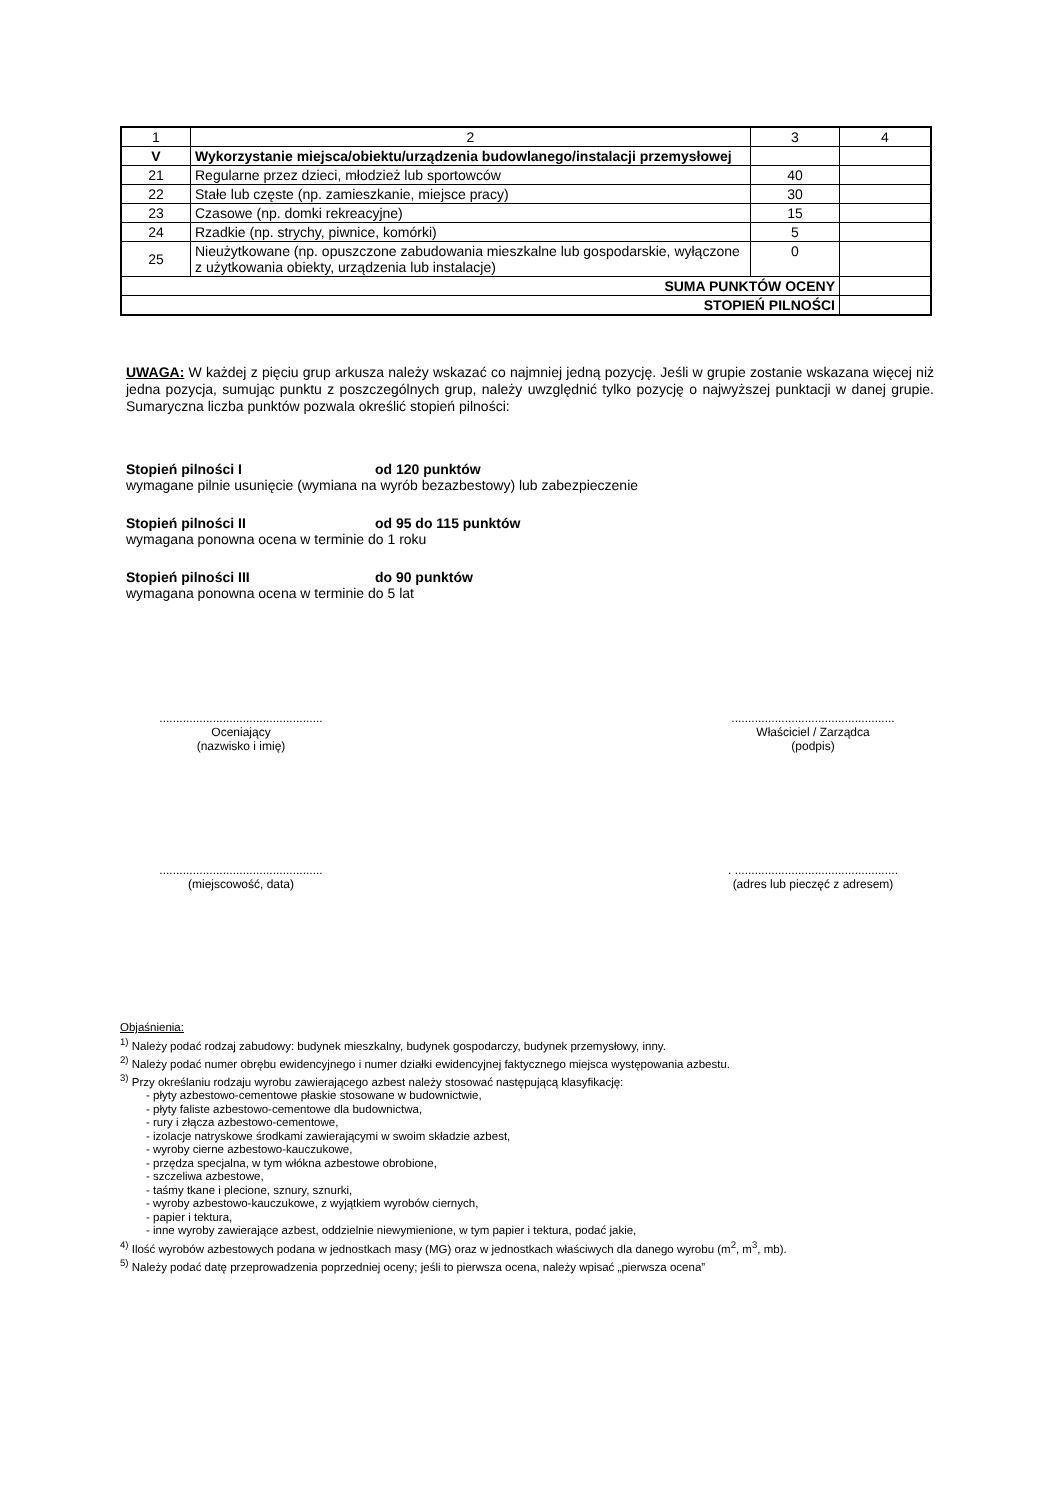| 1 | 2 | 3 | 4 |
| V | Wykorzystanie miejsca/obiektu/urządzenia budowlanego/instalacji przemysłowej | | |
| 21 | Regularne przez dzieci, młodzież lub sportowców | 40 | |
| 22 | Stałe lub częste (np. zamieszkanie, miejsce pracy) | 30 | |
| 23 | Czasowe (np. domki rekreacyjne) | 15 | |
| 24 | Rzadkie (np. strychy, piwnice, komórki) | 5 | |
| 25 | Nieużytkowane (np. opuszczone zabudowania mieszkalne lub gospodarskie, wyłączone z użytkowania obiekty, urządzenia lub instalacje) | 0 | |
| SUMA PUNKTÓW OCENY | | | |
| STOPIEŃ PILNOŚCI | | | |
UWAGA: W każdej z pięciu grup arkusza należy wskazać co najmniej jedną pozycję. Jeśli w grupie zostanie wskazana więcej niż jedna pozycja, sumując punktu z poszczególnych grup, należy uwzględnić tylko pozycję o najwyższej punktacji w danej grupie. Sumaryczna liczba punktów pozwala określić stopień pilności:
Stopień pilności I od 120 punktów
wymagane pilnie usunięcie (wymiana na wyrób bezazbestowy) lub zabezpieczenie
Stopień pilności II od 95 do 115 punktów
wymagana ponowna ocena w terminie do 1 roku
Stopień pilności III do 90 punktów
wymagana ponowna ocena w terminie do 5 lat
.................................................
Oceniający
(nazwisko i imię)
.................................................
Właściciel / Zarządca
(podpis)
.................................................
(miejscowość, data)
. .................................................
(adres lub pieczęć z adresem)
Objaśnienia:
<sup>1)</sup> Należy podać rodzaj zabudowy: budynek mieszkalny, budynek gospodarczy, budynek przemysłowy, inny.
<sup>2)</sup> Należy podać numer obrębu ewidencyjnego i numer działki ewidencyjnej faktycznego miejsca występowania azbestu.
<sup>3)</sup> Przy określaniu rodzaju wyrobu zawierającego azbest należy stosować następującą klasyfikację:
- płyty azbestowo-cementowe płaskie stosowane w budownictwie,
- płyty faliste azbestowo-cementowe dla budownictwa,
- rury i złącza azbestowo-cementowe,
- izolacje natryskowe środkami zawierającymi w swoim składzie azbest,
- wyroby cierne azbestowo-kauczukowe,
- przędza specjalna, w tym włókna azbestowe obrobione,
- szczeliwa azbestowe,
- taśmy tkane i plecione, sznury, sznurki,
- wyroby azbestowo-kauczukowe, z wyjątkiem wyrobów ciernych,
- papier i tektura,
- inne wyroby zawierające azbest, oddzielnie niewymienione, w tym papier i tektura, podać jakie,
<sup>4)</sup> Ilość wyrobów azbestowych podana w jednostkach masy (MG) oraz w jednostkach właściwych dla danego wyrobu (m<sup>2</sup>, m<sup>3</sup>, mb).
<sup>5)</sup> Należy podać datę przeprowadzenia poprzedniej oceny; jeśli to pierwsza ocena, należy wpisać „pierwsza ocena”